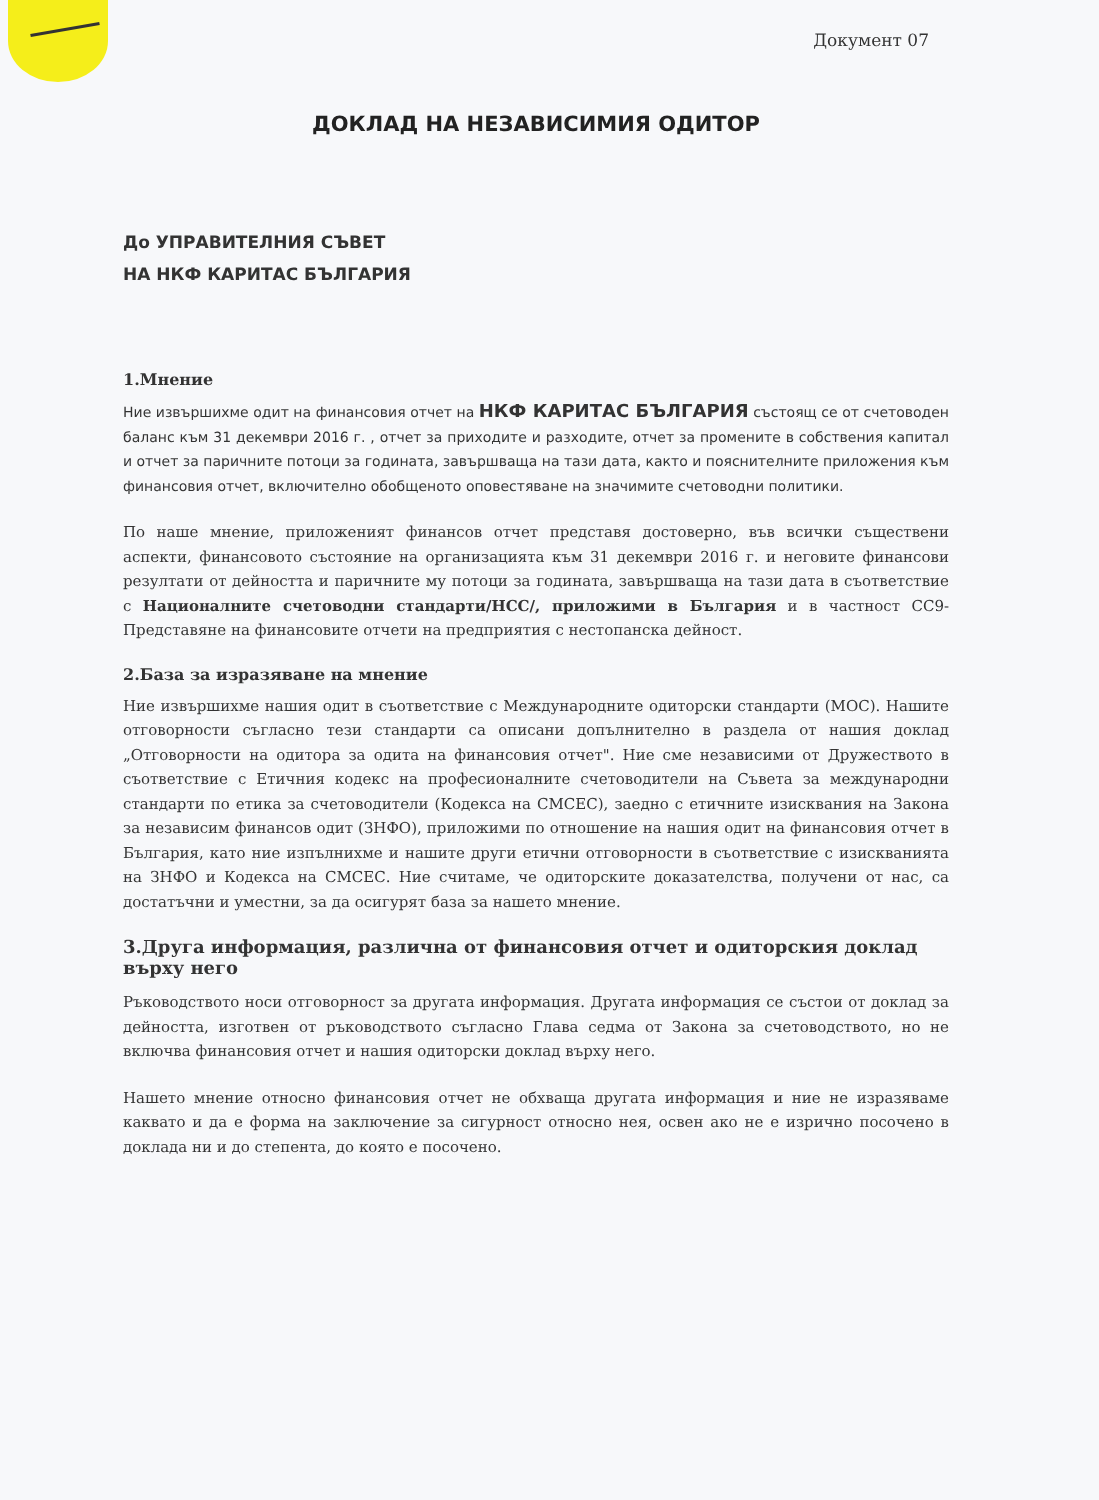Документ 07
ДОКЛАД НА НЕЗАВИСИМИЯ ОДИТОР
До УПРАВИТЕЛНИЯ СЪВЕТ
НА НКФ КАРИТАС БЪЛГАРИЯ
1.Мнение
Ние извършихме одит на финансовия отчет на НКФ КАРИТАС БЪЛГАРИЯ състоящ се от счетоводен баланс към 31 декември 2016 г. , отчет за приходите и разходите, отчет за промените в собствения капитал и отчет за паричните потоци за годината, завършваща на тази дата, както и пояснителните приложения към финансовия отчет, включително обобщеното оповестяване на значимите счетоводни политики.
По наше мнение, приложеният финансов отчет представя достоверно, във всички съществени аспекти, финансовото състояние на организацията към 31 декември 2016 г. и неговите финансови резултати от дейността и паричните му потоци за годината, завършваща на тази дата в съответствие с Националните счетоводни стандарти/НСС/, приложими в България и в частност СС9-Представяне на финансовите отчети на предприятия с нестопанска дейност.
2.База за изразяване на мнение
Ние извършихме нашия одит в съответствие с Международните одиторски стандарти (МОС). Нашите отговорности съгласно тези стандарти са описани допълнително в раздела от нашия доклад „Отговорности на одитора за одита на финансовия отчет". Ние сме независими от Дружеството в съответствие с Етичния кодекс на професионалните счетоводители на Съвета за международни стандарти по етика за счетоводители (Кодекса на СМСЕС), заедно с етичните изисквания на Закона за независим финансов одит (ЗНФО), приложими по отношение на нашия одит на финансовия отчет в България, като ние изпълнихме и нашите други етични отговорности в съответствие с изискванията на ЗНФО и Кодекса на СМСЕС. Ние считаме, че одиторските доказателства, получени от нас, са достатъчни и уместни, за да осигурят база за нашето мнение.
3.Друга информация, различна от финансовия отчет и одиторския доклад върху него
Ръководството носи отговорност за другата информация. Другата информация се състои от доклад за дейността, изготвен от ръководството съгласно Глава седма от Закона за счетоводството, но не включва финансовия отчет и нашия одиторски доклад върху него.
Нашето мнение относно финансовия отчет не обхваща другата информация и ние не изразяваме каквато и да е форма на заключение за сигурност относно нея, освен ако не е изрично посочено в доклада ни и до степента, до която е посочено.